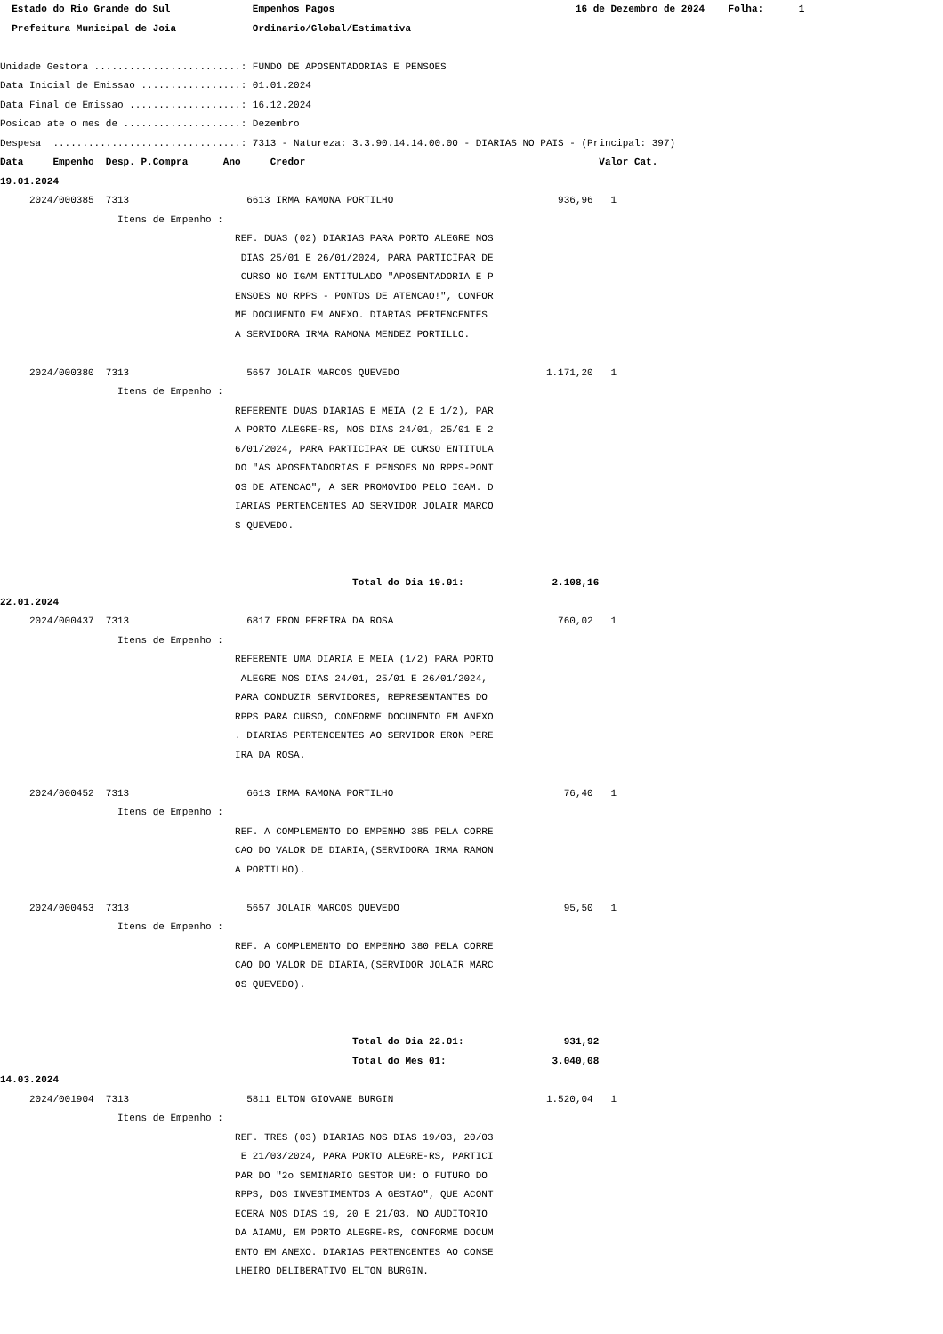Estado do Rio Grande do Sul Empenhos Pagos 16 de Dezembro de 2024 Folha: 1
Prefeitura Municipal de Joia Ordinario/Global/Estimativa
Unidade Gestora .........................: FUNDO DE APOSENTADORIAS E PENSOES
Data Inicial de Emissao .................: 01.01.2024
Data Final de Emissao ...................: 16.12.2024
Posicao ate o mes de ....................: Dezembro
Despesa ................................: 7313 - Natureza: 3.3.90.14.14.00.00 - DIARIAS NO PAIS - (Principal: 397)
Data Empenho Desp. P.Compra Ano Credor Valor Cat.
19.01.2024
2024/000385 7313 6613 IRMA RAMONA PORTILHO 936,96 1
Itens de Empenho :
REF. DUAS (02) DIARIAS PARA PORTO ALEGRE NOS
DIAS 25/01 E 26/01/2024, PARA PARTICIPAR DE
CURSO NO IGAM ENTITULADO "APOSENTADORIA E P
ENSOES NO RPPS - PONTOS DE ATENCAO!", CONFOR
ME DOCUMENTO EM ANEXO. DIARIAS PERTENCENTES
A SERVIDORA IRMA RAMONA MENDEZ PORTILLO.
2024/000380 7313 5657 JOLAIR MARCOS QUEVEDO 1.171,20 1
Itens de Empenho :
REFERENTE DUAS DIARIAS E MEIA (2 E 1/2), PAR
A PORTO ALEGRE-RS, NOS DIAS 24/01, 25/01 E 2
6/01/2024, PARA PARTICIPAR DE CURSO ENTITULA
DO "AS APOSENTADORIAS E PENSOES NO RPPS-PONT
OS DE ATENCAO", A SER PROMOVIDO PELO IGAM. D
IARIAS PERTENCENTES AO SERVIDOR JOLAIR MARCO
S QUEVEDO.
Total do Dia 19.01: 2.108,16
22.01.2024
2024/000437 7313 6817 ERON PEREIRA DA ROSA 760,02 1
Itens de Empenho :
REFERENTE UMA DIARIA E MEIA (1/2) PARA PORTO
ALEGRE NOS DIAS 24/01, 25/01 E 26/01/2024,
PARA CONDUZIR SERVIDORES, REPRESENTANTES DO
RPPS PARA CURSO, CONFORME DOCUMENTO EM ANEXO
. DIARIAS PERTENCENTES AO SERVIDOR ERON PERE
IRA DA ROSA.
2024/000452 7313 6613 IRMA RAMONA PORTILHO 76,40 1
Itens de Empenho :
REF. A COMPLEMENTO DO EMPENHO 385 PELA CORRE
CAO DO VALOR DE DIARIA,(SERVIDORA IRMA RAMON
A PORTILHO).
2024/000453 7313 5657 JOLAIR MARCOS QUEVEDO 95,50 1
Itens de Empenho :
REF. A COMPLEMENTO DO EMPENHO 380 PELA CORRE
CAO DO VALOR DE DIARIA,(SERVIDOR JOLAIR MARC
OS QUEVEDO).
Total do Dia 22.01: 931,92
Total do Mes 01: 3.040,08
14.03.2024
2024/001904 7313 5811 ELTON GIOVANE BURGIN 1.520,04 1
Itens de Empenho :
REF. TRES (03) DIARIAS NOS DIAS 19/03, 20/03
E 21/03/2024, PARA PORTO ALEGRE-RS, PARTICI
PAR DO "2o SEMINARIO GESTOR UM: O FUTURO DO
RPPS, DOS INVESTIMENTOS A GESTAO", QUE ACONT
ECERA NOS DIAS 19, 20 E 21/03, NO AUDITORIO
DA AIAMU, EM PORTO ALEGRE-RS, CONFORME DOCUM
ENTO EM ANEXO. DIARIAS PERTENCENTES AO CONSE
LHEIRO DELIBERATIVO ELTON BURGIN.